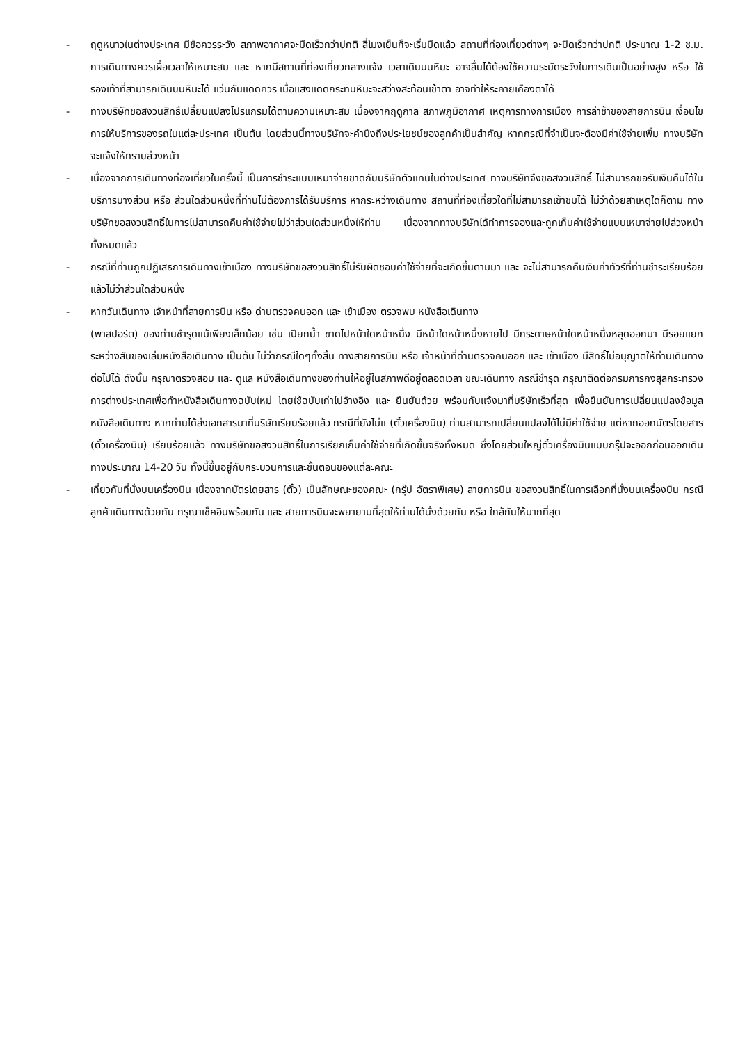- ฤดูหนาวในต่างประเทศ มีข้อควรระวัง สภาพอากาศจะมืดเร็วกว่าปกติ สี่โมงเย็นก็จะเริ่มมืดแล้ว สถานที่ท่องเที่ยวต่างๆ จะปิดเร็วกว่าปกติ ประมาณ 1-2 ช.ม. การเดินทางควรเผื่อเวลาให้เหมาะสม และ หากมีสถานที่ท่องเที่ยวกลางแจ้ง เวลาเดินบนหิมะ อาจลื่นได้ต้องใช้ความระมัดระวังในการเดินเป็นอย่างสูง หรือ ใช้รองเท้าที่สามารถเดินบนหิมะได้ แว่นกันแดดควร เมื่อแสงแดดกระทบหิมะจะสว่างสะท้อนเข้าตา อาจทำให้ระคายเคืองตาได้
- ทางบริษัทขอสงวนสิทธิ์เปลี่ยนแปลงโปรแกรมได้ตามความเหมาะสม เนื่องจากฤดูกาล สภาพภูมิอากาศ เหตุการทางการเมือง การล่าช้าของสายการบิน เงื่อนไขการให้บริการของรถในแต่ละประเทศ เป็นต้น โดยส่วนนี้ทางบริษัทจะคำนึงถึงประโยชน์ของลูกค้าเป็นสำคัญ หากกรณีที่จำเป็นจะต้องมีค่าใช้จ่ายเพิ่ม ทางบริษัทจะแจ้งให้ทราบล่วงหน้า
- เนื่องจากการเดินทางท่องเที่ยวในครั้งนี้ เป็นการชำระแบบเหมาจ่ายขาดกับบริษัทตัวแทนในต่างประเทศ ทางบริษัทจึงขอสงวนสิทธิ์ ไม่สามารถขอรับเงินคืนได้ในบริการบางส่วน หรือ ส่วนใดส่วนหนึ่งที่ท่านไม่ต้องการได้รับบริการ หากระหว่างเดินทาง สถานที่ท่องเที่ยวใดที่ไม่สามารถเข้าชมได้ ไม่ว่าด้วยสาเหตุใดก็ตาม ทางบริษัทขอสงวนสิทธิ์ในการไม่สามารถคืนค่าใช้จ่ายไม่ว่าส่วนใดส่วนหนึ่งให้ท่าน เนื่องจากทางบริษัทได้ทำการจองและถูกเก็บค่าใช้จ่ายแบบเหมาจ่ายไปล่วงหน้าทั้งหมดแล้ว
- กรณีที่ท่านถูกปฏิเสธการเดินทางเข้าเมือง ทางบริษัทขอสงวนสิทธิ์ไม่รับผิดชอบค่าใช้จ่ายที่จะเกิดขึ้นตามมา และ จะไม่สามารถคืนเงินค่าทัวร์ที่ท่านชำระเรียบร้อยแล้วไม่ว่าส่วนใดส่วนหนึ่ง
- หากวันเดินทาง เจ้าหน้าที่สายการบิน หรือ ด่านตรวจคนออก และ เข้าเมือง ตรวจพบ หนังสือเดินทาง
(พาสปอร์ต) ของท่านชำรุดแม้เพียงเล็กน้อย เช่น เปียกน้ำ ขาดไปหน้าใดหน้าหนึ่ง มีหน้าใดหน้าหนึ่งหายไป มีกระดาษหน้าใดหน้าหนึ่งหลุดออกมา มีรอยแยกระหว่างสันของเล่มหนังสือเดินทาง เป็นต้น ไม่ว่ากรณีใดๆทั้งสิ้น ทางสายการบิน หรือ เจ้าหน้าที่ด่านตรวจคนออก และ เข้าเมือง มีสิทธิ์ไม่อนุญาตให้ท่านเดินทางต่อไปได้ ดังนั้น กรุณาตรวจสอบ และ ดูแล หนังสือเดินทางของท่านให้อยู่ในสภาพดีอยู่ตลอดเวลา ขณะเดินทาง กรณีชำรุด กรุณาติดต่อกรมการกงสุลกระทรวงการต่างประเทศเพื่อทำหนังสือเดินทางฉบับใหม่ โดยใช้ฉบับเก่าไปอ้างอิง และ ยืนยันด้วย พร้อมกับแจ้งมาที่บริษัทเร็วที่สุด เพื่อยืนยันการเปลี่ยนแปลงข้อมูลหนังสือเดินทาง หากท่านได้ส่งเอกสารมาที่บริษัทเรียบร้อยแล้ว กรณีที่ยังไม่แ (ตั๋วเครื่องบิน) ท่านสามารถเปลี่ยนแปลงได้ไม่มีค่าใช้จ่าย แต่หากออกบัตรโดยสาร (ตั๋วเครื่องบิน) เรียบร้อยแล้ว ทางบริษัทขอสงวนสิทธิ์ในการเรียกเก็บค่าใช้จ่ายที่เกิดขึ้นจริงทั้งหมด ซึ่งโดยส่วนใหญ่ตั๋วเครื่องบินแบบกรุ๊ปจะออกก่อนออกเดินทางประมาณ 14-20 วัน ทั้งนี้ขึ้นอยู่กับกระบวนการและขั้นตอนของแต่ละคณะ
- เกี่ยวกับที่นั่งบนเครื่องบิน เนื่องจากบัตรโดยสาร (ตั๋ว) เป็นลักษณะของคณะ (กรุ๊ป อัตราพิเศษ) สายการบิน ขอสงวนสิทธิ์ในการเลือกที่นั่งบนเครื่องบิน กรณีลูกค้าเดินทางด้วยกัน กรุณาเช็คอินพร้อมกัน และ สายการบินจะพยายามที่สุดให้ท่านได้นั่งด้วยกัน หรือ ใกล้กันให้มากที่สุด